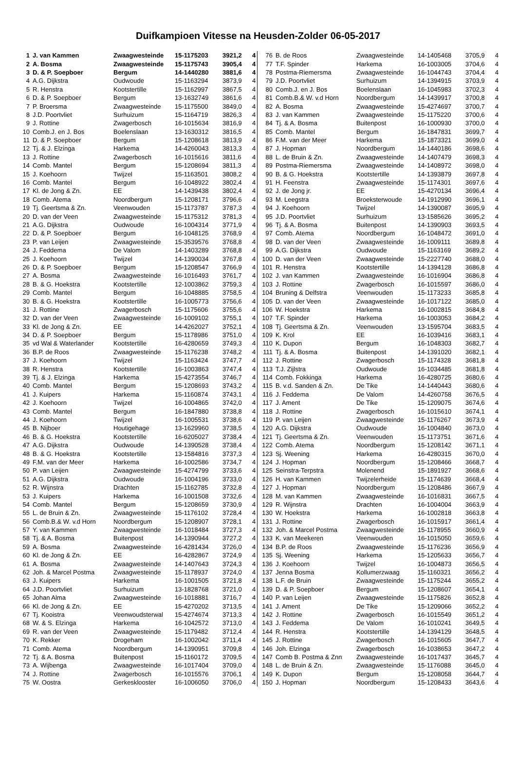Duifkampioen Vitesse na Heusden-Zolder 06-05-2017
| 1 | J. van Kammen | Zwaagwesteinde | 15-1175203 | 3921,2 | 4 |
| 2 | A. Bosma | Zwaagwesteinde | 15-1175743 | 3905,4 | 4 |
| 3 | D. & P. Soepboer | Bergum | 14-1440280 | 3881,6 | 4 |
| 4 | A.G. Dijkstra | Oudwoude | 15-1163294 | 3873,9 | 4 |
| 5 | R. Henstra | Kootstertille | 15-1162997 | 3867,5 | 4 |
| 6 | D. & P. Soepboer | Bergum | 13-1632749 | 3861,6 | 4 |
| 7 | P. Broersma | Zwaagwesteinde | 15-1175500 | 3849,0 | 4 |
| 8 | J.D. Poortvliet | Surhuizum | 15-1164719 | 3826,3 | 4 |
| 9 | J. Rottine | Zwagerbosch | 16-1015634 | 3816,9 | 4 |
| 10 | Comb.J. en J. Bos | Boelenslaan | 13-1630312 | 3816,5 | 4 |
| 11 | D. & P. Soepboer | Bergum | 15-1208618 | 3813,9 | 4 |
| 12 | Tj. & J. Elzinga | Harkema | 14-4260043 | 3813,3 | 4 |
| 13 | J. Rottine | Zwagerbosch | 16-1015616 | 3811,6 | 4 |
| 14 | Comb. Mantel | Bergum | 15-1208694 | 3811,3 | 4 |
| 15 | J. Koehoorn | Twijzel | 15-1163501 | 3808,2 | 4 |
| 16 | Comb. Mantel | Bergum | 16-1048922 | 3802,4 | 4 |
| 17 | Kl. de Jong & Zn. | EE | 14-1439438 | 3802,4 | 4 |
| 18 | Comb. Atema | Noordbergum | 15-1208171 | 3796,6 | 4 |
| 19 | Tj. Geertsma & Zn. | Veenwouden | 15-1173787 | 3787,3 | 4 |
| 20 | D. van der Veen | Zwaagwesteinde | 15-1175312 | 3781,3 | 4 |
| 21 | A.G. Dijkstra | Oudwoude | 16-1004314 | 3771,9 | 4 |
| 22 | D. & P. Soepboer | Bergum | 16-1048125 | 3768,9 | 4 |
| 23 | P. van Leijen | Zwaagwesteinde | 15-3539576 | 3768,8 | 4 |
| 24 | J. Feddema | De Valom | 14-1403289 | 3768,8 | 4 |
| 25 | J. Koehoorn | Twijzel | 14-1390034 | 3767,8 | 4 |
| 26 | D. & P. Soepboer | Bergum | 15-1208547 | 3766,9 | 4 |
| 27 | A. Bosma | Zwaagwesteinde | 16-1016493 | 3761,7 | 4 |
| 28 | B. & G. Hoekstra | Kootstertille | 12-1003862 | 3759,3 | 4 |
| 29 | Comb. Mantel | Bergum | 16-1048885 | 3758,5 | 4 |
| 30 | B. & G. Hoekstra | Kootstertille | 16-1005773 | 3756,6 | 4 |
| 31 | J. Rottine | Zwagerbosch | 15-1175606 | 3755,6 | 4 |
| 32 | D. van der Veen | Zwaagwesteinde | 16-1009102 | 3755,1 | 4 |
| 33 | Kl. de Jong & Zn. | EE | 14-4262027 | 3752,1 | 4 |
| 34 | D. & P. Soepboer | Bergum | 15-1178986 | 3751,0 | 4 |
| 35 | vd Wal & Waterlander | Kootstertille | 16-4280659 | 3749,3 | 4 |
| 36 | B.P. de Roos | Zwaagwesteinde | 15-1176238 | 3748,2 | 4 |
| 37 | J. Koehoorn | Twijzel | 15-1163424 | 3747,7 | 4 |
| 38 | R. Henstra | Kootstertille | 16-1003863 | 3747,4 | 4 |
| 39 | Tj. & J. Elzinga | Harkema | 15-4273554 | 3746,7 | 4 |
| 40 | Comb. Mantel | Bergum | 15-1208693 | 3743,2 | 4 |
| 41 | J. Kuipers | Harkema | 15-1160874 | 3743,1 | 4 |
| 42 | J. Koehoorn | Twijzel | 16-1004865 | 3742,0 | 4 |
| 43 | Comb. Mantel | Bergum | 16-1847880 | 3738,8 | 4 |
| 44 | J. Koehoorn | Twijzel | 16-1005531 | 3738,6 | 4 |
| 45 | B. Nijboer | Houtigehage | 13-1629960 | 3738,5 | 4 |
| 46 | B. & G. Hoekstra | Kootstertille | 16-6205027 | 3738,4 | 4 |
| 47 | A.G. Dijkstra | Oudwoude | 14-1390528 | 3738,4 | 4 |
| 48 | B. & G. Hoekstra | Kootstertille | 13-1584816 | 3737,3 | 4 |
| 49 | F.M. van der Meer | Harkema | 16-1002586 | 3734,7 | 4 |
| 50 | P. van Leijen | Zwaagwesteinde | 15-4274799 | 3733,6 | 4 |
| 51 | A.G. Dijkstra | Oudwoude | 16-1004196 | 3733,0 | 4 |
| 52 | R. Wijnstra | Drachten | 15-1162785 | 3732,8 | 4 |
| 53 | J. Kuipers | Harkema | 16-1001508 | 3732,6 | 4 |
| 54 | Comb. Mantel | Bergum | 15-1208659 | 3730,9 | 4 |
| 55 | L. de Bruin & Zn. | Zwaagwesteinde | 15-1176102 | 3728,4 | 4 |
| 56 | Comb.B.& W. v.d Horn | Noordbergum | 15-1208907 | 3728,1 | 4 |
| 57 | Y. van Kammen | Zwaagwesteinde | 16-1018484 | 3727,3 | 4 |
| 58 | Tj. & A. Bosma | Buitenpost | 14-1390944 | 3727,2 | 4 |
| 59 | A. Bosma | Zwaagwesteinde | 16-4281434 | 3726,0 | 4 |
| 60 | Kl. de Jong & Zn. | EE | 16-4282867 | 3724,9 | 4 |
| 61 | A. Bosma | Zwaagwesteinde | 14-1407643 | 3724,3 | 4 |
| 62 | Joh. & Marcel Postma | Zwaagwesteinde | 15-1178937 | 3724,0 | 4 |
| 63 | J. Kuipers | Harkema | 16-1001505 | 3721,8 | 4 |
| 64 | J.D. Poortvliet | Surhuizum | 13-1828768 | 3721,0 | 4 |
| 65 | Johan Alma | Zwaagwesteinde | 16-1018881 | 3716,7 | 4 |
| 66 | Kl. de Jong & Zn. | EE | 15-4270202 | 3713,5 | 4 |
| 67 | Tj. Kooistra | Veenwoudsterwal | 15-4274674 | 3713,3 | 4 |
| 68 | W. & S. Elzinga | Harkema | 16-1042572 | 3713,0 | 4 |
| 69 | R. van der Veen | Zwaagwesteinde | 15-1179482 | 3712,4 | 4 |
| 70 | K. Rekker | Drogeham | 16-1002042 | 3711,4 | 4 |
| 71 | Comb. Atema | Noordbergum | 14-1390951 | 3709,8 | 4 |
| 72 | Tj. & A. Bosma | Buitenpost | 15-1160172 | 3709,5 | 4 |
| 73 | A. Wijbenga | Zwaagwesteinde | 16-1017404 | 3709,0 | 4 |
| 74 | J. Rottine | Zwagerbosch | 16-1015576 | 3706,1 | 4 |
| 75 | W. Oostra | Gerkesklooster | 16-1006050 | 3706,0 | 4 |
| 76 | B. de Roos | Zwaagwesteinde | 14-1405468 | 3705,9 | 4 |
| 77 | T.F. Spinder | Harkema | 16-1003005 | 3704,6 | 4 |
| 78 | Postma-Riemersma | Zwaagwesteinde | 16-1044743 | 3704,4 | 4 |
| 79 | J.D. Poortvliet | Surhuizum | 14-1394915 | 3703,9 | 4 |
| 80 | Comb.J. en J. Bos | Boelenslaan | 16-1045983 | 3702,3 | 4 |
| 81 | Comb.B.& W. v.d Horn | Noordbergum | 14-1439917 | 3700,8 | 4 |
| 82 | A. Bosma | Zwaagwesteinde | 15-4274697 | 3700,7 | 4 |
| 83 | J. van Kammen | Zwaagwesteinde | 15-1175220 | 3700,6 | 4 |
| 84 | Tj. & A. Bosma | Buitenpost | 16-1000930 | 3700,0 | 4 |
| 85 | Comb. Mantel | Bergum | 16-1847831 | 3699,7 | 4 |
| 86 | F.M. van der Meer | Harkema | 15-1873321 | 3699,0 | 4 |
| 87 | J. Hopman | Noordbergum | 14-1440186 | 3698,6 | 4 |
| 88 | L. de Bruin & Zn. | Zwaagwesteinde | 14-1407479 | 3698,3 | 4 |
| 89 | Postma-Riemersma | Zwaagwesteinde | 14-1408972 | 3698,0 | 4 |
| 90 | B. & G. Hoekstra | Kootstertille | 14-1393879 | 3697,8 | 4 |
| 91 | H. Feenstra | Zwaagwesteinde | 15-1174301 | 3697,6 | 4 |
| 92 | J. de Jong jr. | EE | 15-4270134 | 3696,4 | 4 |
| 93 | M. Leegstra | Broeksterwoude | 14-1912990 | 3696,1 | 4 |
| 94 | J. Koehoorn | Twijzel | 14-1390087 | 3695,9 | 4 |
| 95 | J.D. Poortvliet | Surhuizum | 13-1585626 | 3695,2 | 4 |
| 96 | Tj. & A. Bosma | Buitenpost | 14-1390903 | 3693,5 | 4 |
| 97 | Comb. Atema | Noordbergum | 16-1048472 | 3691,0 | 4 |
| 98 | D. van der Veen | Zwaagwesteinde | 16-1009111 | 3689,8 | 4 |
| 99 | A.G. Dijkstra | Oudwoude | 15-1163169 | 3689,2 | 4 |
| 100 | D. van der Veen | Zwaagwesteinde | 15-2227740 | 3688,0 | 4 |
| 101 | R. Henstra | Kootstertille | 14-1394128 | 3686,8 | 4 |
| 102 | J. van Kammen | Zwaagwesteinde | 16-1016904 | 3686,8 | 4 |
| 103 | J. Rottine | Zwagerbosch | 16-1015597 | 3686,0 | 4 |
| 104 | Bruning & Delfstra | Veenwouden | 15-1173233 | 3685,8 | 4 |
| 105 | D. van der Veen | Zwaagwesteinde | 16-1017122 | 3685,0 | 4 |
| 106 | W. Hoekstra | Harkema | 16-1002815 | 3684,8 | 4 |
| 107 | T.F. Spinder | Harkema | 16-1003053 | 3684,2 | 4 |
| 108 | Tj. Geertsma & Zn. | Veenwouden | 13-1595704 | 3683,5 | 4 |
| 109 | K. Krol | EE | 16-1039416 | 3683,1 | 4 |
| 110 | K. Dupon | Bergum | 16-1048303 | 3682,7 | 4 |
| 111 | Tj. & A. Bosma | Buitenpost | 14-1391020 | 3682,1 | 4 |
| 112 | J. Rottine | Zwagerbosch | 15-1174328 | 3681,8 | 4 |
| 113 | T.J. Zijlstra | Oudwoude | 16-1034485 | 3681,8 | 4 |
| 114 | Comb. Fokkinga | Harkema | 16-4280725 | 3680,6 | 4 |
| 115 | B. v.d. Sanden & Zn. | De Tike | 14-1440443 | 3680,6 | 4 |
| 116 | J. Feddema | De Valom | 14-4260758 | 3676,5 | 4 |
| 117 | J. Ament | De Tike | 15-1209075 | 3674,6 | 4 |
| 118 | J. Rottine | Zwagerbosch | 16-1015610 | 3674,1 | 4 |
| 119 | P. van Leijen | Zwaagwesteinde | 15-1176267 | 3673,9 | 4 |
| 120 | A.G. Dijkstra | Oudwoude | 16-1004840 | 3673,0 | 4 |
| 121 | Tj. Geertsma & Zn. | Veenwouden | 15-1173751 | 3671,6 | 4 |
| 122 | Comb. Atema | Noordbergum | 15-1208142 | 3671,1 | 4 |
| 123 | Sj. Weening | Harkema | 16-4280315 | 3670,0 | 4 |
| 124 | J. Hopman | Noordbergum | 15-1208466 | 3668,7 | 4 |
| 125 | Seinstra-Terpstra | Molenend | 15-1891927 | 3668,6 | 4 |
| 126 | H. van Kammen | Twijzelerheide | 15-1174639 | 3668,4 | 4 |
| 127 | J. Hopman | Noordbergum | 15-1208486 | 3667,9 | 4 |
| 128 | M. van Kammen | Zwaagwesteinde | 16-1016831 | 3667,5 | 4 |
| 129 | R. Wijnstra | Drachten | 16-1004004 | 3663,9 | 4 |
| 130 | W. Hoekstra | Harkema | 16-1002818 | 3663,8 | 4 |
| 131 | J. Rottine | Zwagerbosch | 16-1015917 | 3661,4 | 4 |
| 132 | Joh. & Marcel Postma | Zwaagwesteinde | 15-1178955 | 3660,9 | 4 |
| 133 | K. van Meekeren | Veenwouden | 16-1015050 | 3659,6 | 4 |
| 134 | B.P. de Roos | Zwaagwesteinde | 15-1176236 | 3656,9 | 4 |
| 135 | Sj. Weening | Harkema | 15-1205633 | 3656,7 | 4 |
| 136 | J. Koehoorn | Twijzel | 16-1004873 | 3656,5 | 4 |
| 137 | Jenna Bosma | Kollumerzwaag | 15-1160321 | 3656,2 | 4 |
| 138 | L.F. de Bruin | Zwaagwesteinde | 15-1175244 | 3655,2 | 4 |
| 139 | D. & P. Soepboer | Bergum | 15-1208607 | 3654,1 | 4 |
| 140 | P. van Leijen | Zwaagwesteinde | 15-1175826 | 3652,8 | 4 |
| 141 | J. Ament | De Tike | 15-1209066 | 3652,2 | 4 |
| 142 | J. Rottine | Zwagerbosch | 16-1015549 | 3651,2 | 4 |
| 143 | J. Feddema | De Valom | 16-1010241 | 3649,5 | 4 |
| 144 | R. Henstra | Kootstertille | 14-1394129 | 3648,5 | 4 |
| 145 | J. Rottine | Zwagerbosch | 16-1015605 | 3647,7 | 4 |
| 146 | Joh. Elzinga | Zwagerbosch | 16-1038653 | 3647,2 | 4 |
| 147 | Comb B. Postma & Znn | Zwaagwesteinde | 16-1017437 | 3645,7 | 4 |
| 148 | L. de Bruin & Zn. | Zwaagwesteinde | 15-1176088 | 3645,0 | 4 |
| 149 | K. Dupon | Bergum | 15-1208058 | 3644,7 | 4 |
| 150 | J. Hopman | Noordbergum | 15-1208433 | 3643,6 | 4 |